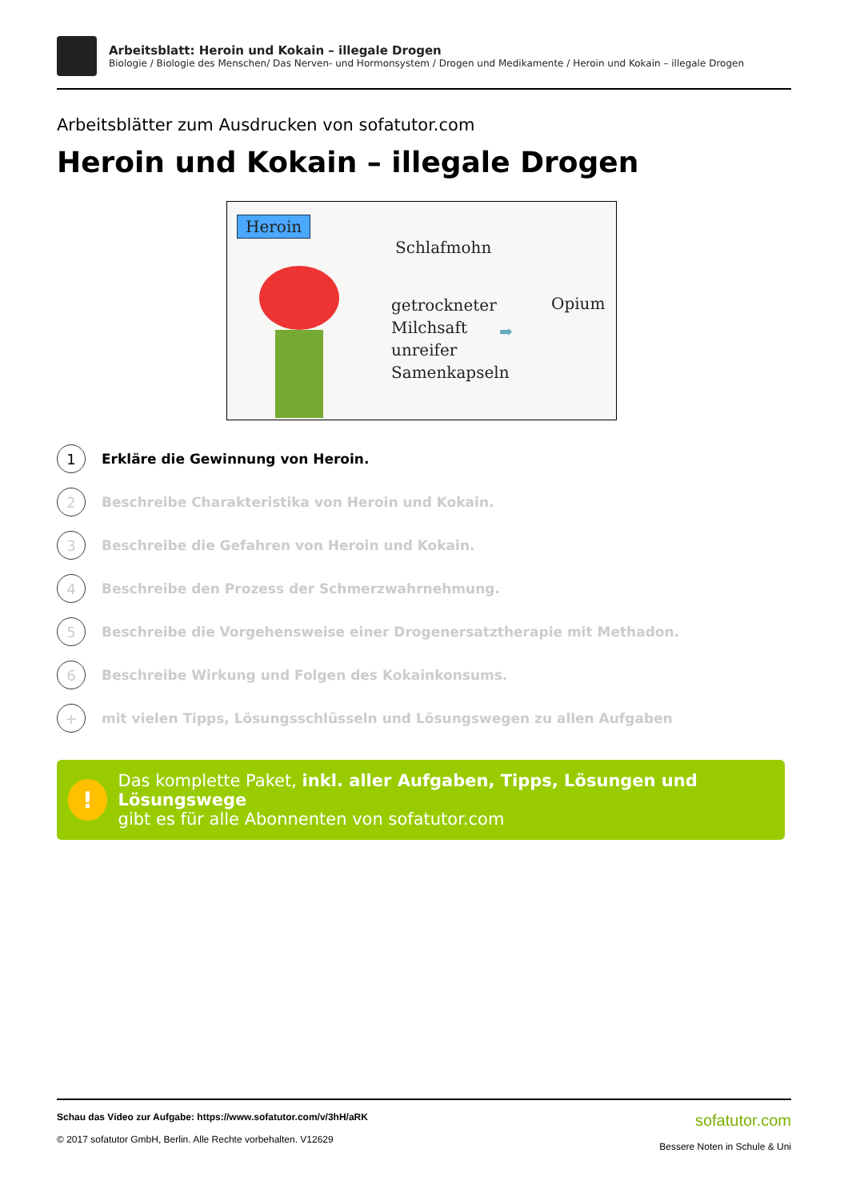Arbeitsblatt: Heroin und Kokain – illegale Drogen
Biologie / Biologie des Menschen/ Das Nerven- und Hormonsystem / Drogen und Medikamente / Heroin und Kokain – illegale Drogen
Arbeitsblätter zum Ausdrucken von sofatutor.com
Heroin und Kokain – illegale Drogen
Heroin
Schlafmohn
getrockneter
Milchsaft
unreifer
Samenkapseln
Opium
➡
1
Erkläre die Gewinnung von Heroin.
2
Beschreibe Charakteristika von Heroin und Kokain.
3
Beschreibe die Gefahren von Heroin und Kokain.
4
Beschreibe den Prozess der Schmerzwahrnehmung.
5
Beschreibe die Vorgehensweise einer Drogenersatztherapie mit Methadon.
6
Beschreibe Wirkung und Folgen des Kokainkonsums.
+
mit vielen Tipps, Lösungsschlüsseln und Lösungswegen zu allen Aufgaben
!
Das komplette Paket, inkl. aller Aufgaben, Tipps, Lösungen und Lösungswege
gibt es für alle Abonnenten von sofatutor.com
Schau das Video zur Aufgabe: https://www.sofatutor.com/v/3hH/aRK
© 2017 sofatutor GmbH, Berlin. Alle Rechte vorbehalten. V12629
sofatutor.com
Bessere Noten in Schule & Uni